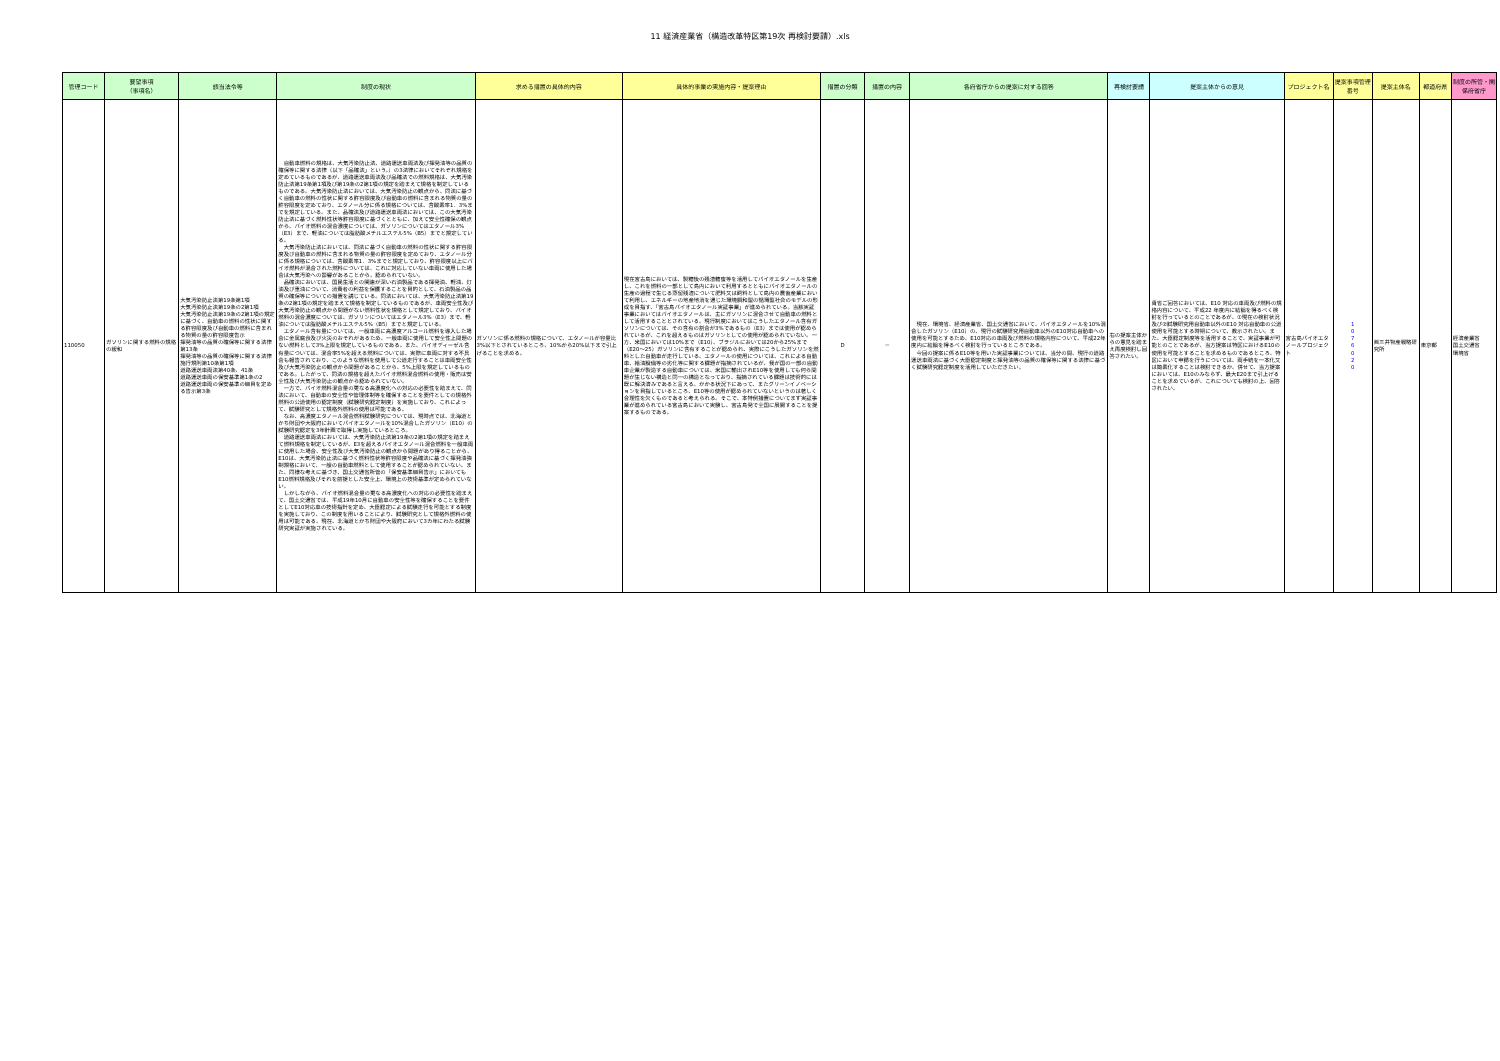11 経済産業省（構造改革特区第19次 再検討要請）.xls
| 管理コード | 要望事項 （事項名） | 該当法令等 | 制度の現状 | 求める措置の具体的内容 | 具体的事業の実施内容・提案理由 | 措置の分類 | 措置の内容 | 各府省庁からの提案に対する回答 | 再検討要請 | 提案主体からの意見 | プロジェクト名 | 提案事項管理番号 | 提案主体名 | 都道府県 | 制度の所管・関係府省庁 |
| --- | --- | --- | --- | --- | --- | --- | --- | --- | --- | --- | --- | --- | --- | --- | --- |
| 110050 | ガソリンに関する燃料の規格の緩和 | 大気汚染防止法第19条第1項 大気汚染防止法第19条の2第1項 大気汚染防止法第19条の2第1項の規定に基づく、自動車の燃料の性状に関する許容限度及び自動車の燃料に含まれる物質の量の許容限度告示 揮発油等の品質の確保等に関する法律第13条 揮発油等の品質の確保等に関する法律施行規則第10条第1項 道路運送車両法第40条、41条 道路運送車両の保安基準第1条の2 道路運送車両の保安基準の細目を定める告示第3条 | 自動車燃料の規格は、大気汚染防止法、道路運送車両法及び揮発油等の品質の確保等に関する法律（以下「品確法」という。）の3法律においてそれぞれ規格を定めているものであるが、道路運送車両法及び品確法での燃料規格は、大気汚染防止法第19条第1項及び第19条の2第1項の規定を踏まえて規格を制定しているものである。大気汚染防止法においては、大気汚染防止の観点から、同法に基づく自動車の燃料の性状に関する許容限度及び自動車の燃料に含まれる物質の量の許容限度を定めており、エタノール分に係る規格については、含酸素率1．3%までを規定している。また、品確法及び道路運送車両法においては、この大気汚染防止法に基づく燃料性状等許容限度に基づくとともに、加えて安全性確保の観点から、バイオ燃料の混合濃度については、ガソリンについてはエタノール3%（E3）まで、軽油については脂肪酸メチルエステル5%（B5）までと規定している。 大気汚染防止法においては、同法に基づく自動車の燃料の性状に関する許容限度及び自動車の燃料に含まれる物質の量の許容限度を定めており、エタノール分に係る規格については、含酸素率1．3%までと規定しており、許容限度以上にバイオ燃料が混合された燃料については、これに対応していない車両に使用した場合は大気汚染への影響があることから、認められていない。 品確法においては、国民生活との関連が深い石油製品である揮発油、軽油、灯油及び重油について、消費者の利益を保護することを目的として、石油製品の品質の確保等についての措置を講じている。同法においては、大気汚染防止法第19条の2第1項の規定を踏まえて規格を制定しているものであるが、車両安全性及び大気汚染防止の観点から問題がない燃料性状を規格として規定しており、バイオ燃料の混合濃度については、ガソリンについてはエタノール3%（E3）まで、軽油については脂肪酸メチルエステル5%（B5）までと規定している。 エタノール含有量については、一般車両に高濃度アルコール燃料を導入した場合に金属腐食及び火災のおそれがあるため、一般車両に使用して安全性上問題のない燃料として3%上限を規定しているものである。また、バイオディーゼル含有量については、混合率5%を超える燃料については、実際に車両に対する不具合も報告されており、このような燃料を使用して公道走行することは車両安全性及び大気汚染防止の観点から問題があることから、5%上限を規定しているものである。したがって、同法の規格を超えたバイオ燃料混合燃料の使用・販売は安全性及び大気汚染防止の観点から認められていない。 一方で、バイオ燃料混合量の更なる高濃度化への対応の必要性を踏まえて、同法において、自動車の安全性や管理体制等を確保することを要件としての規格外燃料の公道使用の認定制度（試験研究認定制度）を実施しており、これによって、試験研究として規格外燃料の使用は可能である。 なお、高濃度エタノール混合燃料試験研究については、現時点では、北海道とかち財団や大阪府においてバイオエタノールを10%混合したガソリン（E10）の試験研究認定を3年計画で取得し実施しているところ。 道路運送車両法においては、大気汚染防止法第19条の2第1項の規定を踏まえて燃料規格を制定しているが、E3を超えるバイオエタノール混合燃料を一般車両に使用した場合、安全性及び大気汚染防止の観点から問題があり得ることから、E10は、大気汚染防止法に基づく燃料性状等許容限度や品確法に基づく揮発油強制規格において、一般の自動車燃料として使用することが認められていない。また、同様な考えに基づき、国土交通省所管の「保安基準細目告示」においてもE10燃料規格及びそれを前提とした安全上、環境上の技術基準が定められていない。 しかしながら、バイオ燃料混合量の更なる高濃度化への対応の必要性を踏まえて、国土交通省では、平成19年10月に自動車の安全性等を確保することを要件としてE10対応車の技術指針を定め、大臣認定による試験走行を可能とする制度を実施しており、この制度を用いることにより、試験研究として規格外燃料の使用は可能である。現在、北海道とかち財団や大阪府において3カ年にわたる試験研究実証が実施されている。 | ガソリンに係る燃料の規格について、エタノールが容量比3%以下とされているところ、10%から20%以下まで引上げることを求める。 | 現在宮古島においては、製糖後の残渣糖蜜等を活用してバイオエタノールを生産し、これを燃料の一部として島内において利用するとともにバイオエタノールの生産の過程で生じる蒸留残渣について肥料又は飼料として島内の農畜産業において利用し、エネルギーの地産地消を通じた環境調和型の循環型社会のモデルの形成を目指す、「宮古島バイオエタノール実証事業」が進められている。当該実証事業においてはバイオエタノールは、主にガソリンに混合させて自動車の燃料として活用することとされている。現行制度においてはこうしたエタノール含有ガソリンについては、その含有の割合が3%であるもの（E3）までは使用が認められているが、これを超えるものはガソリンとしての使用が認められていない。一方、米国においては10%まで（E10）、ブラジルにおいては20から25%まで（E20～25）ガソリンに含有することが認められ、実際にこうしたガソリンを燃料とした自動車が走行している。エタノールの使用については、これによる自動車、給油設備等の劣化等に関する課題が指摘されているが、我が国の一部の自動車企業が製造する自動車については、米国に輸出されE10等を使用しても何ら問題が生じない構造と同一の構造となっており、指摘されている課題は技術的には既に解決済みであると言える。かかる状況下にあって、またグリーンイノベーションを目指しているところ、E10等の使用が認められていないというのは著しく合理性を欠くものであると考えられる。そこで、本特例措置についてまず実証事業が進められている宮古島において実験し、宮古島発で全国に展開することを提案するものである。 | D | － | 現在、環境省、経済産業省、国土交通省において、バイオエタノールを10%混合したガソリン（E10）の、現行の試験研究用自動車以外のE10対応自動車への使用を可能とするため、E10対応の車両及び燃料の規格内容について、平成22年度内に結論を得るべく検討を行っているところである。 今回の提案に係るE10等を用いた実証事業については、当分の間、現行の道路運送車両法に基づく大臣認定制度と揮発油等の品質の確保等に関する法律に基づく試験研究認定制度を活用していただきたい。 | 右の提案主体からの意見を踏まえ再度検討し回答されたい。 | 貴省ご回答においては、E10 対応の車両及び燃料の規格内容について、平成22 年度内に結論を得るべく検討を行っているとのことであるが、①現在の検討状況及び②試験研究用自動車以外のE10 対応自動車の公道使用を可能とする時期について、教示されたい。また、大臣認定制度等を活用することで、実証事業が可能とのことであるが、当方提案は特区におけるE10の使用を可能とすることを求めるものであるところ、特区において申請を行うについては、両手続を一本化又は簡素化することは検討できるか。併せて、当方提案においては、E10のみならず、最大E20まで引上げることを求めているが、これについても検討の上、回答されたい。 | 宮古島バイオエタノールプロジェクト | 1 0 7 6 0 2 0 | ㈱三井物産戦略研究所 | 東京都 | 経済産業省 国土交通省 環境省 |